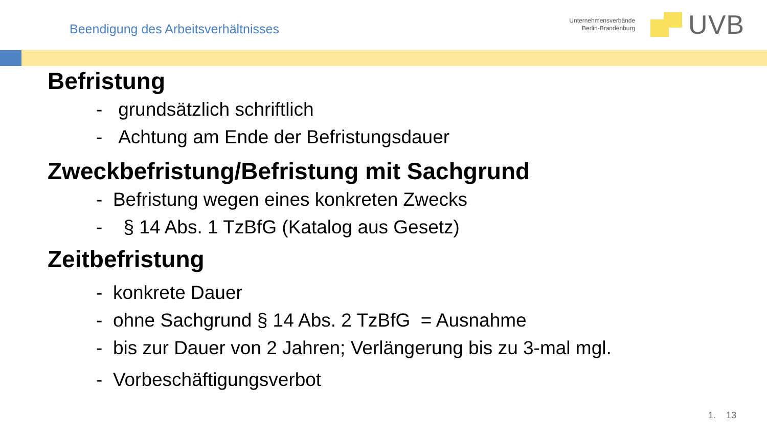Beendigung des Arbeitsverhältnisses
Unternehmensverbände
Berlin-Brandenburg
UVB
Befristung
- grundsätzlich schriftlich
- Achtung am Ende der Befristungsdauer
Zweckbefristung/Befristung mit Sachgrund
- Befristung wegen eines konkreten Zwecks
- § 14 Abs. 1 TzBfG (Katalog aus Gesetz)
Zeitbefristung
- konkrete Dauer
- ohne Sachgrund § 14 Abs. 2 TzBfG = Ausnahme
- bis zur Dauer von 2 Jahren; Verlängerung bis zu 3-mal mgl.
- Vorbeschäftigungsverbot
1. 13